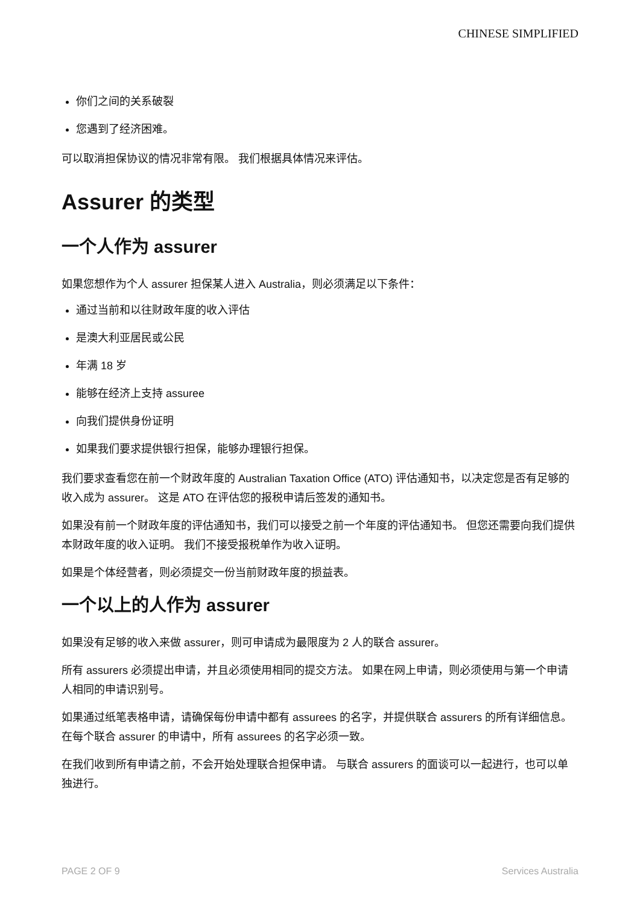CHINESE SIMPLIFIED
你们之间的关系破裂
您遇到了经济困难。
可以取消担保协议的情况非常有限。 我们根据具体情况来评估。
Assurer 的类型
一个人作为 assurer
如果您想作为个人 assurer 担保某人进入 Australia，则必须满足以下条件：
通过当前和以往财政年度的收入评估
是澳大利亚居民或公民
年满 18 岁
能够在经济上支持 assuree
向我们提供身份证明
如果我们要求提供银行担保，能够办理银行担保。
我们要求查看您在前一个财政年度的 Australian Taxation Office (ATO) 评估通知书，以决定您是否有足够的收入成为 assurer。 这是 ATO 在评估您的报税申请后签发的通知书。
如果没有前一个财政年度的评估通知书，我们可以接受之前一个年度的评估通知书。 但您还需要向我们提供本财政年度的收入证明。 我们不接受报税单作为收入证明。
如果是个体经营者，则必须提交一份当前财政年度的损益表。
一个以上的人作为 assurer
如果没有足够的收入来做 assurer，则可申请成为最限度为 2 人的联合 assurer。
所有 assurers 必须提出申请，并且必须使用相同的提交方法。 如果在网上申请，则必须使用与第一个申请人相同的申请识别号。
如果通过纸笔表格申请，请确保每份申请中都有 assurees 的名字，并提供联合 assurers 的所有详细信息。 在每个联合 assurer 的申请中，所有 assurees 的名字必须一致。
在我们收到所有申请之前，不会开始处理联合担保申请。 与联合 assurers 的面谈可以一起进行，也可以单独进行。
PAGE 2 OF 9 Services Australia